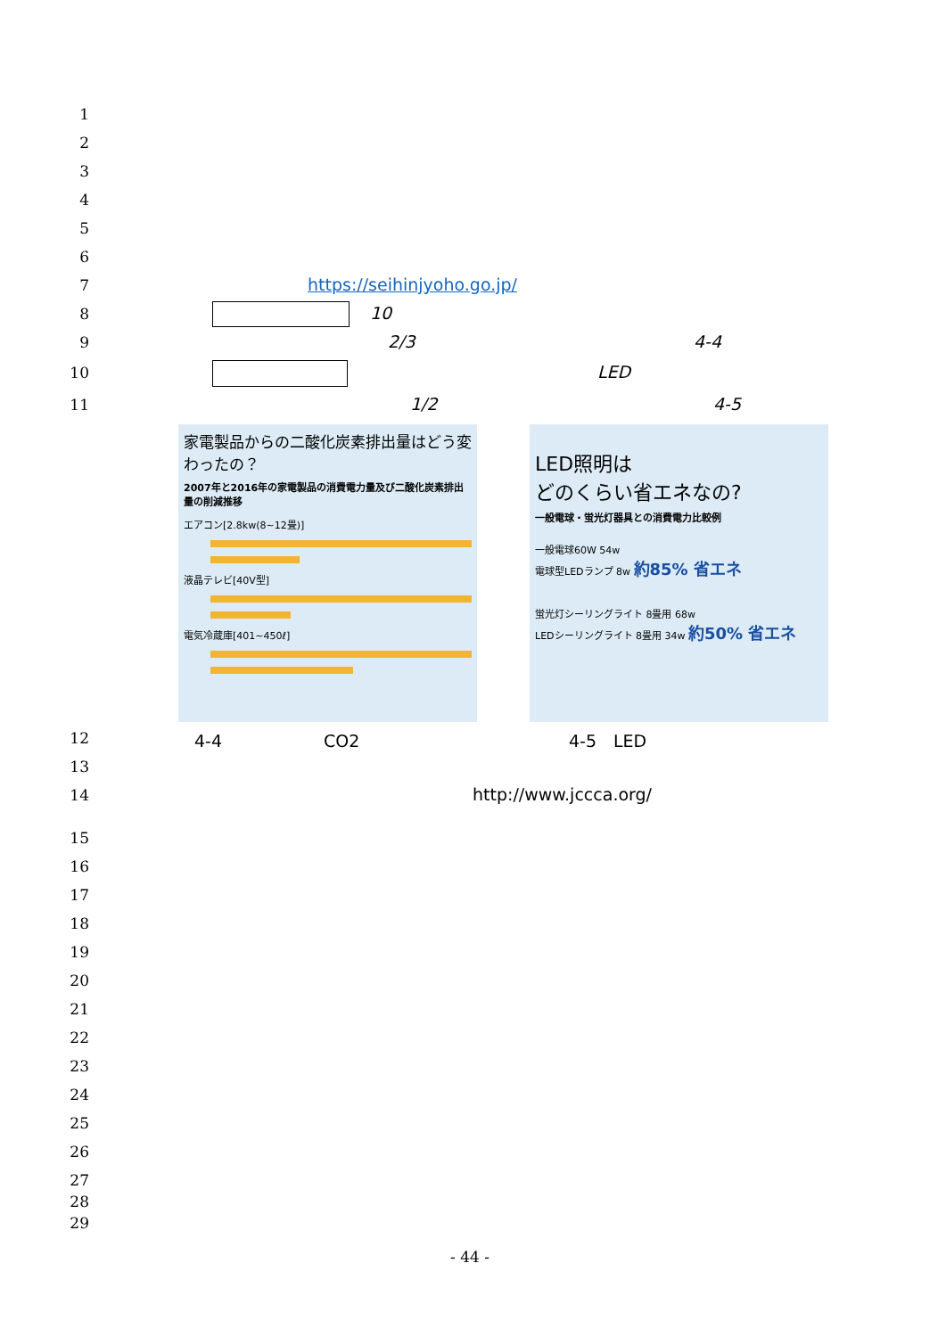1
2
3
4
5
6
7
8
9
10
11
https://seihinjyoho.go.jp/
10
2/3 4-4
LED
1/2 4-5
家電製品からの二酸化炭素排出量はどう変わったの？
2007年と2016年の家電製品の消費電力量及び二酸化炭素排出量の削減推移
エアコン[2.8kw(8~12畳)]
液晶テレビ[40V型]
電気冷蔵庫[401~450ℓ]
LED照明は
どのくらい省エネなの?
一般電球・蛍光灯器具との消費電力比較例
一般電球60W 54w
電球型LEDランプ 8w 約85% 省エネ
蛍光灯シーリングライト 8畳用 68w
LEDシーリングライト 8畳用 34w 約50% 省エネ
12 4-4　　　　　　CO2 4-5　LED
13
14 http://www.jccca.org/
15
16
17
18
19
20
21
22
23
24
25
26
27
28
29
- 44 -